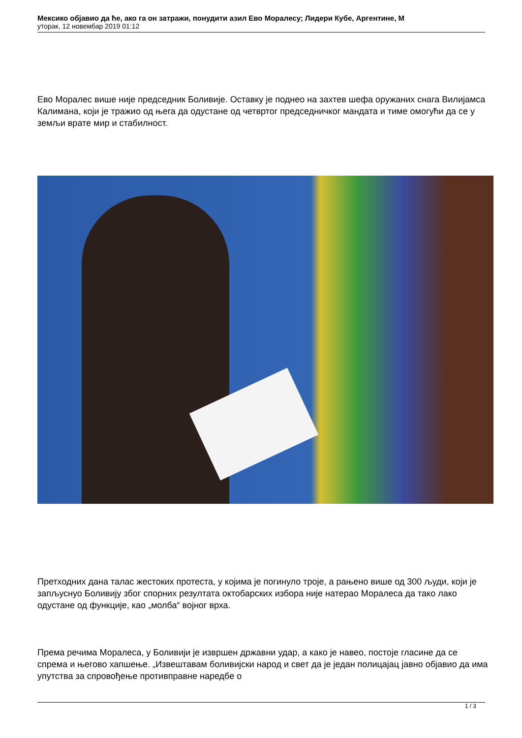Мексико објавио да ће, ако га он затражи, понудити азил Ево Моралесу; Лидери Кубе, Аргентине, М
уторак, 12 новембар 2019 01:12
Ево Моралес више није председник Боливије. Оставку је поднео на захтев шефа оружаних снага Вилијамса Калимана, који је тражио од њега да одустане од четвртог председничког мандата и тиме омогући да се у земљи врате мир и стабилност.
Претходних дана талас жестоких протеста, у којима је погинуло троје, а рањено више од 300 људи, који је запљуснуо Боливију због спорних резултата октобарских избора није натерао Моралеса да тако лако одустане од функције, као „молба“ војног врха.
Према речима Моралеса, у Боливији је извршен државни удар, а како је навео, постоје гласине да се спрема и његово хапшење. „Извештавам боливијски народ и свет да је један полицајац јавно објавио да има упутства за спровођење противправне наредбе о
1 / 3